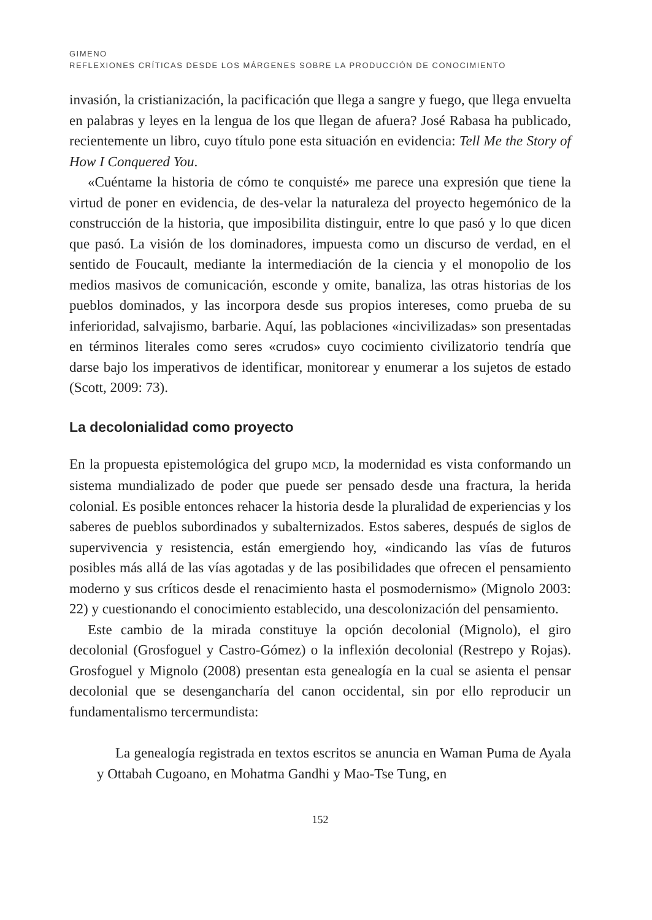GIMENO
REFLEXIONES CRÍTICAS DESDE LOS MÁRGENES SOBRE LA PRODUCCIÓN DE CONOCIMIENTO
invasión, la cristianización, la pacificación que llega a sangre y fuego, que llega envuelta en palabras y leyes en la lengua de los que llegan de afuera? José Rabasa ha publicado, recientemente un libro, cuyo título pone esta situación en evidencia: Tell Me the Story of How I Conquered You.
«Cuéntame la historia de cómo te conquisté» me parece una expresión que tiene la virtud de poner en evidencia, de des-velar la naturaleza del proyecto hegemónico de la construcción de la historia, que imposibilita distinguir, entre lo que pasó y lo que dicen que pasó. La visión de los dominadores, impuesta como un discurso de verdad, en el sentido de Foucault, mediante la intermediación de la ciencia y el monopolio de los medios masivos de comunicación, esconde y omite, banaliza, las otras historias de los pueblos dominados, y las incorpora desde sus propios intereses, como prueba de su inferioridad, salvajismo, barbarie. Aquí, las poblaciones «incivilizadas» son presentadas en términos literales como seres «crudos» cuyo cocimiento civilizatorio tendría que darse bajo los imperativos de identificar, monitorear y enumerar a los sujetos de estado (Scott, 2009: 73).
La decolonialidad como proyecto
En la propuesta epistemológica del grupo MCD, la modernidad es vista conformando un sistema mundializado de poder que puede ser pensado desde una fractura, la herida colonial. Es posible entonces rehacer la historia desde la pluralidad de experiencias y los saberes de pueblos subordinados y subalternizados. Estos saberes, después de siglos de supervivencia y resistencia, están emergiendo hoy, «indicando las vías de futuros posibles más allá de las vías agotadas y de las posibilidades que ofrecen el pensamiento moderno y sus críticos desde el renacimiento hasta el posmodernismo» (Mignolo 2003: 22) y cuestionando el conocimiento establecido, una descolonización del pensamiento.
Este cambio de la mirada constituye la opción decolonial (Mignolo), el giro decolonial (Grosfoguel y Castro-Gómez) o la inflexión decolonial (Restrepo y Rojas). Grosfoguel y Mignolo (2008) presentan esta genealogía en la cual se asienta el pensar decolonial que se desengancharía del canon occidental, sin por ello reproducir un fundamentalismo tercermundista:
La genealogía registrada en textos escritos se anuncia en Waman Puma de Ayala y Ottabah Cugoano, en Mohatma Gandhi y Mao-Tse Tung, en
152